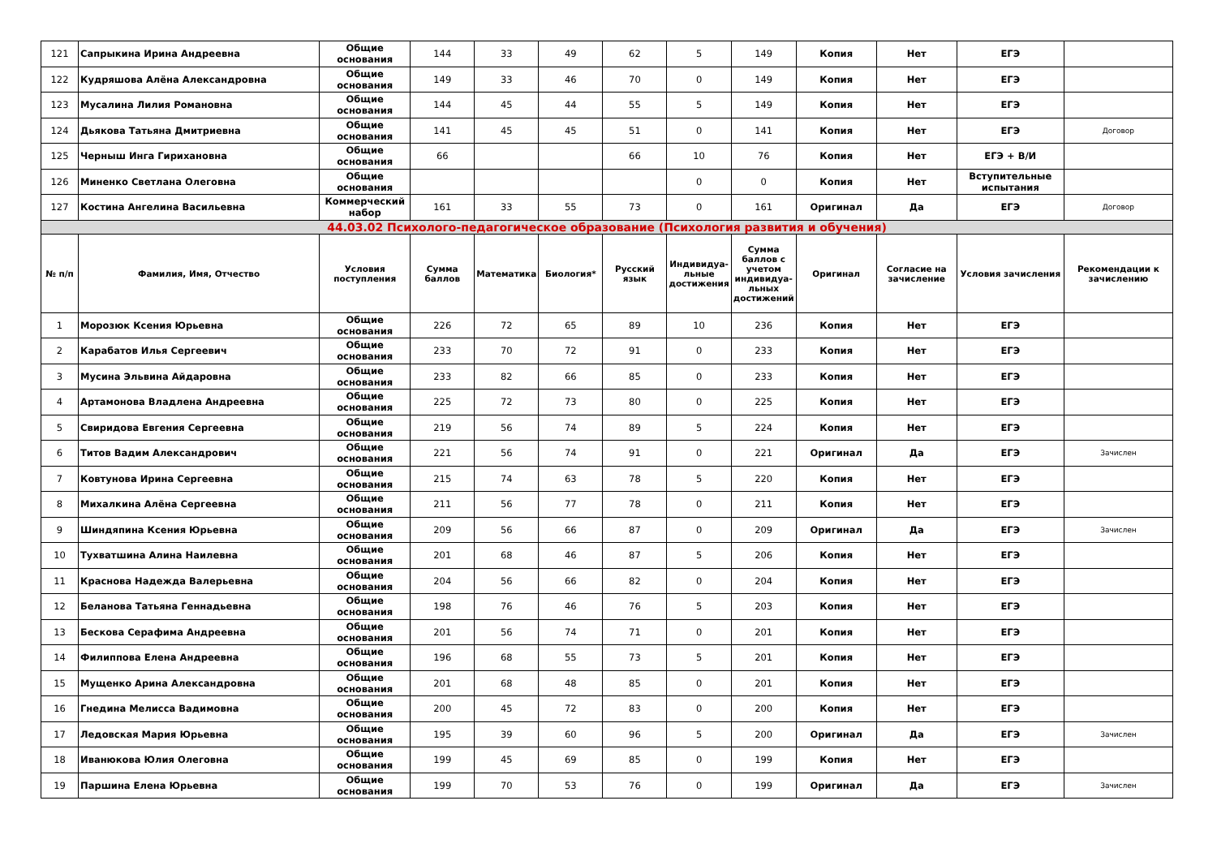| 121 | Сапрыкина Ирина Андреевна | Общие основания | 144 | 33 | 49 | 62 | 5 | 149 | Копия | Нет | ЕГЭ | |
| 122 | Кудряшова Алёна Александровна | Общие основания | 149 | 33 | 46 | 70 | 0 | 149 | Копия | Нет | ЕГЭ | |
| 123 | Мусалина Лилия Романовна | Общие основания | 144 | 45 | 44 | 55 | 5 | 149 | Копия | Нет | ЕГЭ | |
| 124 | Дьякова Татьяна Дмитриевна | Общие основания | 141 | 45 | 45 | 51 | 0 | 141 | Копия | Нет | ЕГЭ | Договор |
| 125 | Черныш Инга Гирихановна | Общие основания | 66 | | | 66 | 10 | 76 | Копия | Нет | ЕГЭ + В/И | |
| 126 | Миненко Светлана Олеговна | Общие основания | | | | | 0 | 0 | Копия | Нет | Вступительные испытания | |
| 127 | Костина Ангелина Васильевна | Коммерческий набор | 161 | 33 | 55 | 73 | 0 | 161 | Оригинал | Да | ЕГЭ | Договор |
| 44.03.02 Психолого-педагогическое образование (Психология развития и обучения) | | | | | | | | | | | | |
| № п/п | Фамилия, Имя, Отчество | Условия поступления | Сумма баллов | Математика | Биология* | Русский язык | Индивидуа-льные достижения | Сумма баллов с учетом индивидуа-льных достижений | Оригинал | Согласие на зачисление | Условия зачисления | Рекомендации к зачислению |
| 1 | Морозюк Ксения Юрьевна | Общие основания | 226 | 72 | 65 | 89 | 10 | 236 | Копия | Нет | ЕГЭ | |
| 2 | Карабатов Илья Сергеевич | Общие основания | 233 | 70 | 72 | 91 | 0 | 233 | Копия | Нет | ЕГЭ | |
| 3 | Мусина Эльвина Айдаровна | Общие основания | 233 | 82 | 66 | 85 | 0 | 233 | Копия | Нет | ЕГЭ | |
| 4 | Артамонова Владлена Андреевна | Общие основания | 225 | 72 | 73 | 80 | 0 | 225 | Копия | Нет | ЕГЭ | |
| 5 | Свиридова Евгения Сергеевна | Общие основания | 219 | 56 | 74 | 89 | 5 | 224 | Копия | Нет | ЕГЭ | |
| 6 | Титов Вадим Александрович | Общие основания | 221 | 56 | 74 | 91 | 0 | 221 | Оригинал | Да | ЕГЭ | Зачислен |
| 7 | Ковтунова Ирина Сергеевна | Общие основания | 215 | 74 | 63 | 78 | 5 | 220 | Копия | Нет | ЕГЭ | |
| 8 | Михалкина Алёна Сергеевна | Общие основания | 211 | 56 | 77 | 78 | 0 | 211 | Копия | Нет | ЕГЭ | |
| 9 | Шиндяпина Ксения Юрьевна | Общие основания | 209 | 56 | 66 | 87 | 0 | 209 | Оригинал | Да | ЕГЭ | Зачислен |
| 10 | Тухватшина Алина Наилевна | Общие основания | 201 | 68 | 46 | 87 | 5 | 206 | Копия | Нет | ЕГЭ | |
| 11 | Краснова Надежда Валерьевна | Общие основания | 204 | 56 | 66 | 82 | 0 | 204 | Копия | Нет | ЕГЭ | |
| 12 | Беланова Татьяна Геннадьевна | Общие основания | 198 | 76 | 46 | 76 | 5 | 203 | Копия | Нет | ЕГЭ | |
| 13 | Бескова Серафима Андреевна | Общие основания | 201 | 56 | 74 | 71 | 0 | 201 | Копия | Нет | ЕГЭ | |
| 14 | Филиппова Елена Андреевна | Общие основания | 196 | 68 | 55 | 73 | 5 | 201 | Копия | Нет | ЕГЭ | |
| 15 | Мущенко Арина Александровна | Общие основания | 201 | 68 | 48 | 85 | 0 | 201 | Копия | Нет | ЕГЭ | |
| 16 | Гнедина Мелисса Вадимовна | Общие основания | 200 | 45 | 72 | 83 | 0 | 200 | Копия | Нет | ЕГЭ | |
| 17 | Ледовская Мария Юрьевна | Общие основания | 195 | 39 | 60 | 96 | 5 | 200 | Оригинал | Да | ЕГЭ | Зачислен |
| 18 | Иванюкова Юлия Олеговна | Общие основания | 199 | 45 | 69 | 85 | 0 | 199 | Копия | Нет | ЕГЭ | |
| 19 | Паршина Елена Юрьевна | Общие основания | 199 | 70 | 53 | 76 | 0 | 199 | Оригинал | Да | ЕГЭ | Зачислен |